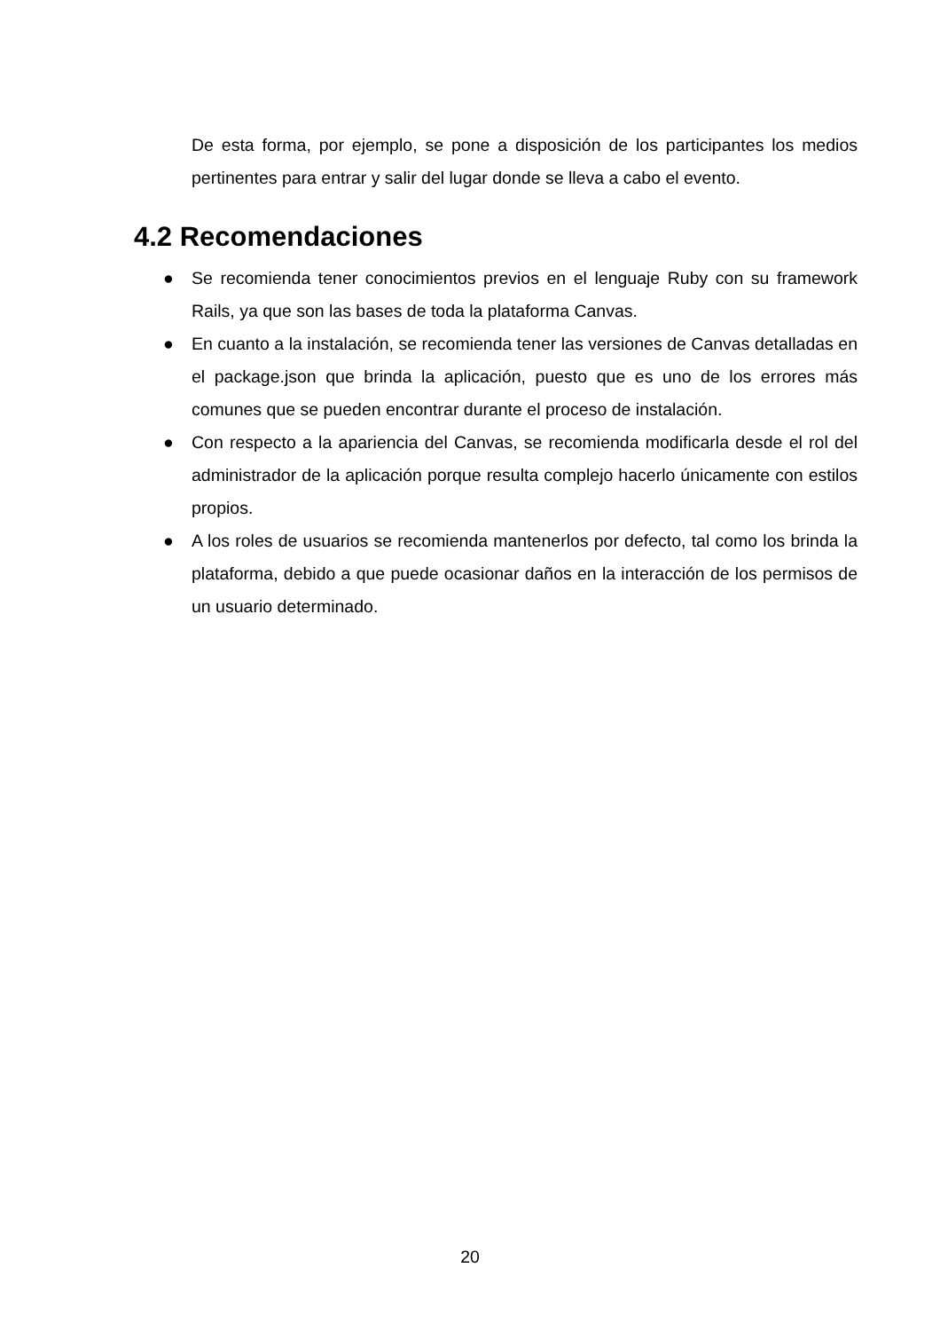De esta forma, por ejemplo, se pone a disposición de los participantes los medios pertinentes para entrar y salir del lugar donde se lleva a cabo el evento.
4.2 Recomendaciones
● Se recomienda tener conocimientos previos en el lenguaje Ruby con su framework Rails, ya que son las bases de toda la plataforma Canvas.
● En cuanto a la instalación, se recomienda tener las versiones de Canvas detalladas en el package.json que brinda la aplicación, puesto que es uno de los errores más comunes que se pueden encontrar durante el proceso de instalación.
● Con respecto a la apariencia del Canvas, se recomienda modificarla desde el rol del administrador de la aplicación porque resulta complejo hacerlo únicamente con estilos propios.
● A los roles de usuarios se recomienda mantenerlos por defecto, tal como los brinda la plataforma, debido a que puede ocasionar daños en la interacción de los permisos de un usuario determinado.
20